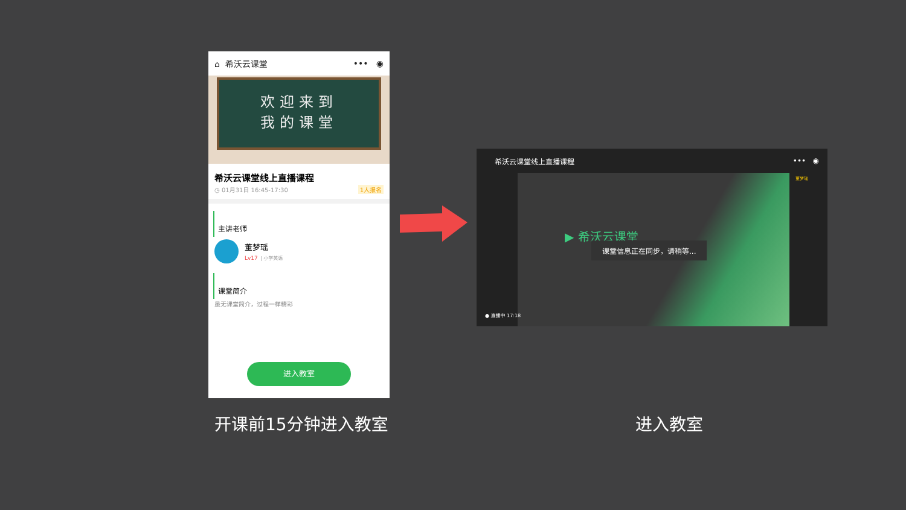⌂ 希沃云课堂 ••• ◉
欢迎来到
我的课堂
希沃云课堂线上直播课程
◷ 01月31日 16:45-17:30 1人报名
主讲老师
董梦瑶
Lv17 | 小学英语
课堂简介
虽无课堂简介，过程一样精彩
进入教室
希沃云课堂线上直播课程 ••• ◉
▶ 希沃云课堂
课堂信息正在同步，请稍等...
董梦瑶
● 直播中 17:18
开课前15分钟进入教室 进入教室